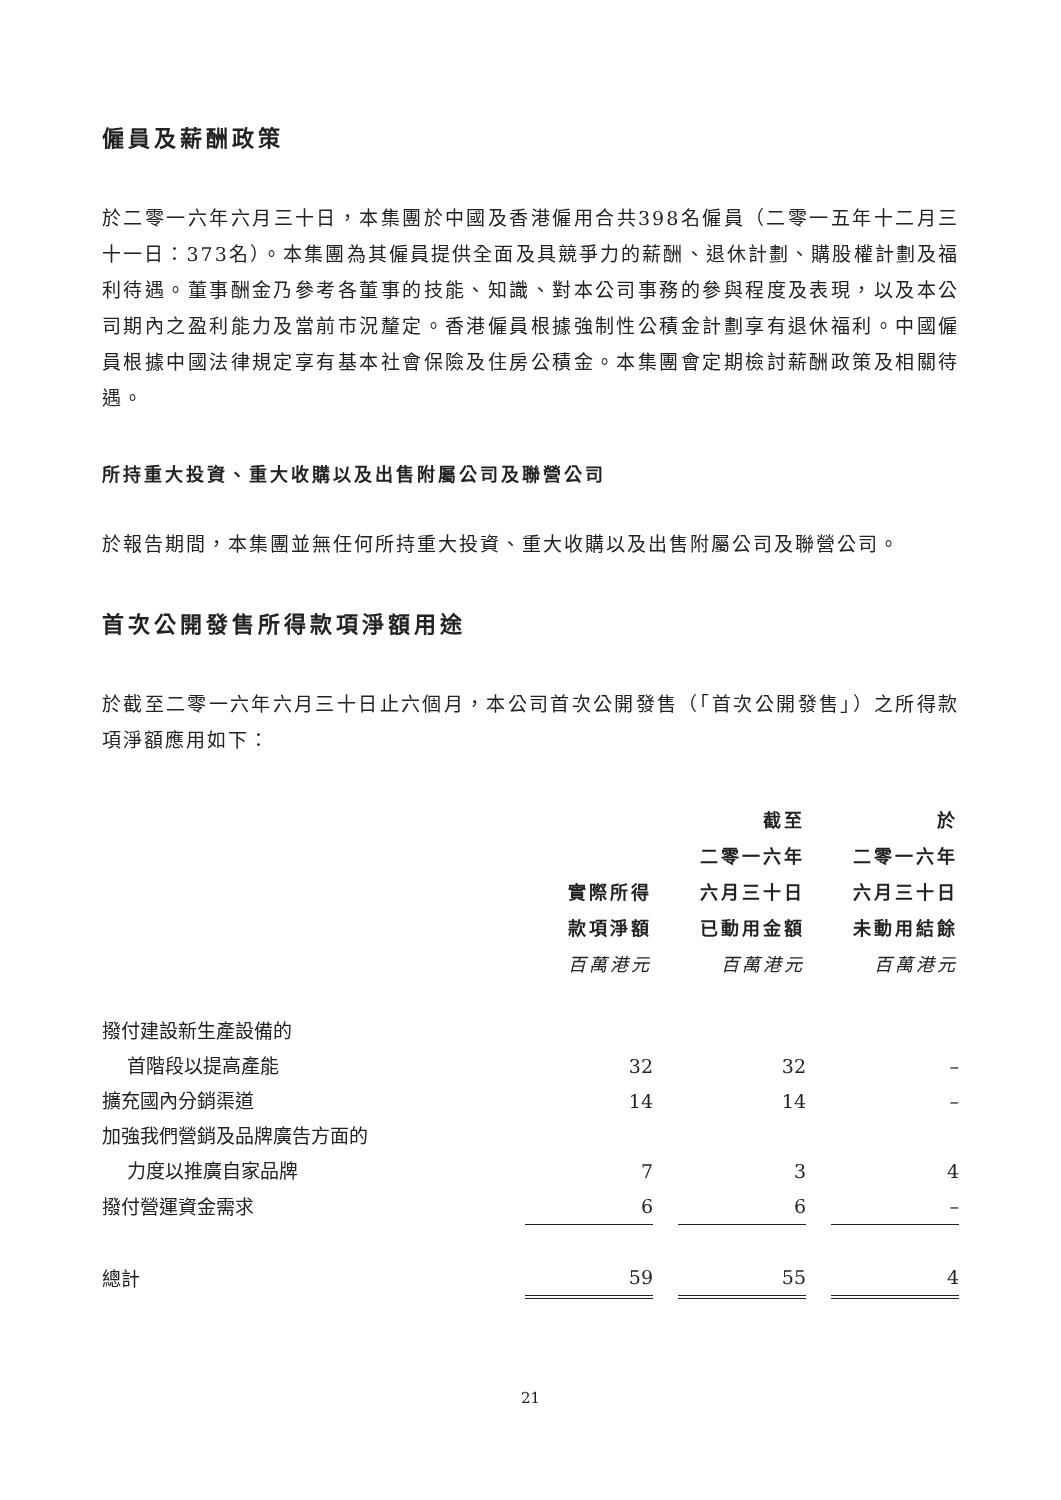僱員及薪酬政策
於二零一六年六月三十日，本集團於中國及香港僱用合共398名僱員（二零一五年十二月三十一日：373名）。本集團為其僱員提供全面及具競爭力的薪酬、退休計劃、購股權計劃及福利待遇。董事酬金乃參考各董事的技能、知識、對本公司事務的參與程度及表現，以及本公司期內之盈利能力及當前市況釐定。香港僱員根據強制性公積金計劃享有退休福利。中國僱員根據中國法律規定享有基本社會保險及住房公積金。本集團會定期檢討薪酬政策及相關待遇。
所持重大投資、重大收購以及出售附屬公司及聯營公司
於報告期間，本集團並無任何所持重大投資、重大收購以及出售附屬公司及聯營公司。
首次公開發售所得款項淨額用途
於截至二零一六年六月三十日止六個月，本公司首次公開發售（「首次公開發售」）之所得款項淨額應用如下：
| | 實際所得 款項淨額 百萬港元 | 截至 二零一六年 六月三十日 已動用金額 百萬港元 | 於 二零一六年 六月三十日 未動用結餘 百萬港元 |
| 撥付建設新生產設備的 | | | |
| 首階段以提高產能 | 32 | 32 | – |
| 擴充國內分銷渠道 | 14 | 14 | – |
| 加強我們營銷及品牌廣告方面的 | | | |
| 力度以推廣自家品牌 | 7 | 3 | 4 |
| 撥付營運資金需求 | 6 | 6 | – |
| 總計 | 59 | 55 | 4 |
21